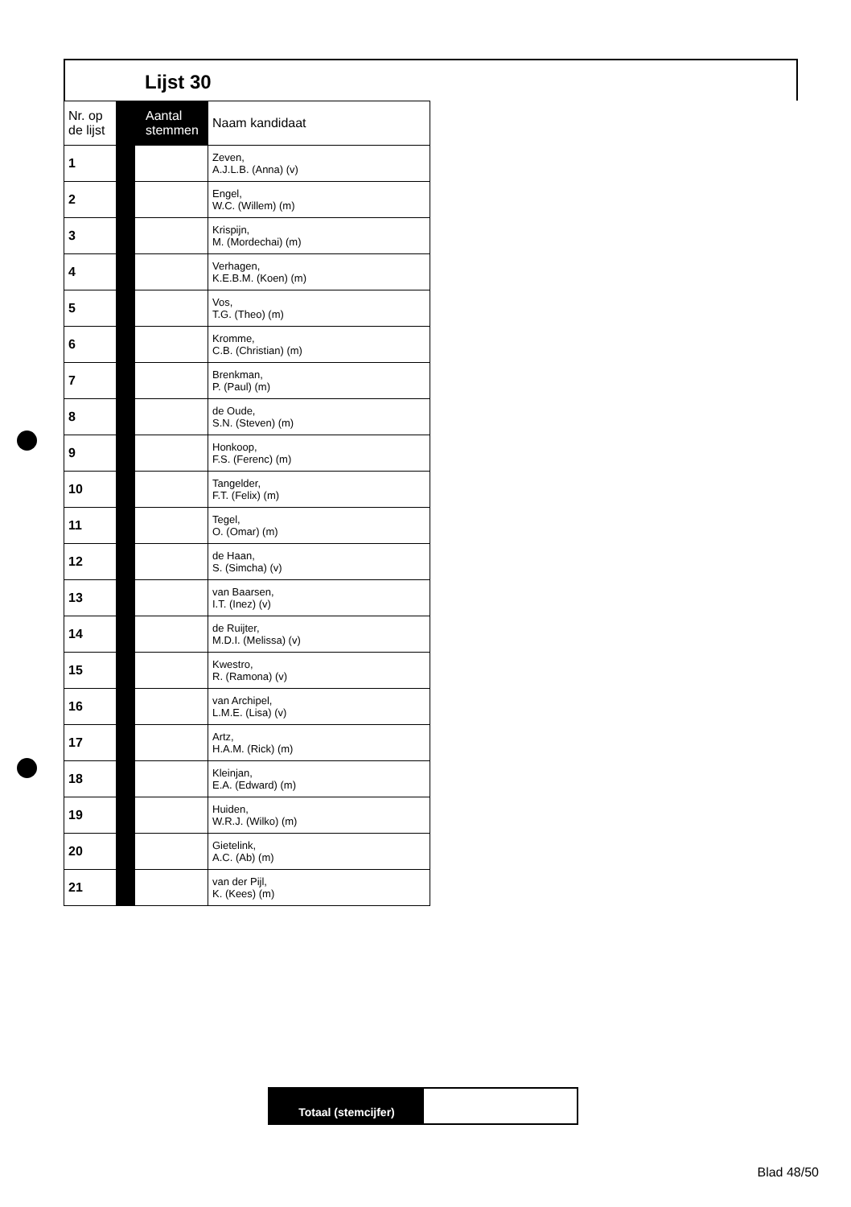Lijst 30
| Nr. op de lijst | Aantal stemmen | | Naam kandidaat |
| --- | --- | --- | --- |
| 1 | | | Zeven, A.J.L.B. (Anna) (v) |
| 2 | | | Engel, W.C. (Willem) (m) |
| 3 | | | Krispijn, M. (Mordechai) (m) |
| 4 | | | Verhagen, K.E.B.M. (Koen) (m) |
| 5 | | | Vos, T.G. (Theo) (m) |
| 6 | | | Kromme, C.B. (Christian) (m) |
| 7 | | | Brenkman, P. (Paul) (m) |
| 8 | | | de Oude, S.N. (Steven) (m) |
| 9 | | | Honkoop, F.S. (Ferenc) (m) |
| 10 | | | Tangelder, F.T. (Felix) (m) |
| 11 | | | Tegel, O. (Omar) (m) |
| 12 | | | de Haan, S. (Simcha) (v) |
| 13 | | | van Baarsen, I.T. (Inez) (v) |
| 14 | | | de Ruijter, M.D.I. (Melissa) (v) |
| 15 | | | Kwestro, R. (Ramona) (v) |
| 16 | | | van Archipel, L.M.E. (Lisa) (v) |
| 17 | | | Artz, H.A.M. (Rick) (m) |
| 18 | | | Kleinjan, E.A. (Edward) (m) |
| 19 | | | Huiden, W.R.J. (Wilko) (m) |
| 20 | | | Gietelink, A.C. (Ab) (m) |
| 21 | | | van der Pijl, K. (Kees) (m) |
Totaal (stemcijfer)
Blad 48/50